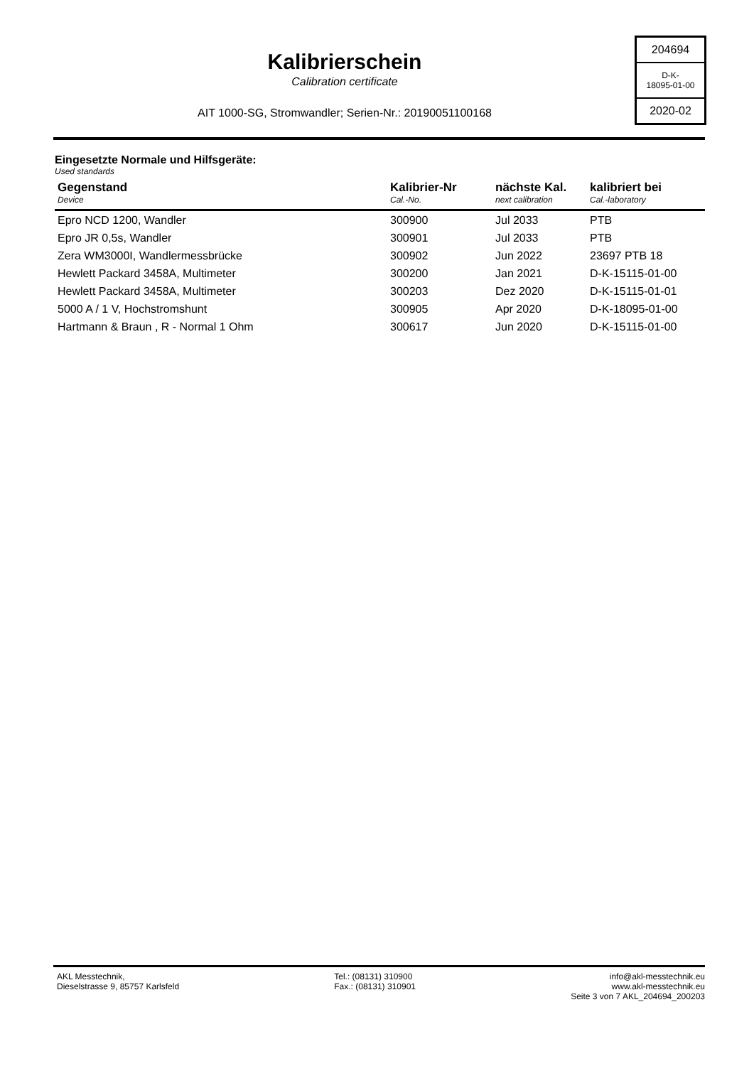Kalibrierschein
Calibration certificate
AIT 1000-SG, Stromwandler; Serien-Nr.: 20190051100168
204694
D-K-
18095-01-00
2020-02
Eingesetzte Normale und Hilfsgeräte:
Used standards
| Gegenstand Device | Kalibrier-Nr Cal.-No. | nächste Kal. next calibration | kalibriert bei Cal.-laboratory |
| --- | --- | --- | --- |
| Epro NCD 1200, Wandler | 300900 | Jul 2033 | PTB |
| Epro JR 0,5s, Wandler | 300901 | Jul 2033 | PTB |
| Zera WM3000I, Wandlermessbrücke | 300902 | Jun 2022 | 23697 PTB 18 |
| Hewlett Packard 3458A, Multimeter | 300200 | Jan 2021 | D-K-15115-01-00 |
| Hewlett Packard 3458A, Multimeter | 300203 | Dez 2020 | D-K-15115-01-01 |
| 5000 A / 1 V, Hochstromshunt | 300905 | Apr 2020 | D-K-18095-01-00 |
| Hartmann & Braun , R - Normal 1 Ohm | 300617 | Jun 2020 | D-K-15115-01-00 |
AKL Messtechnik,
Dieselstrasse 9, 85757 Karlsfeld
Tel.: (08131) 310900
Fax.: (08131) 310901
info@akl-messtechnik.eu
www.akl-messtechnik.eu
Seite 3 von 7 AKL_204694_200203